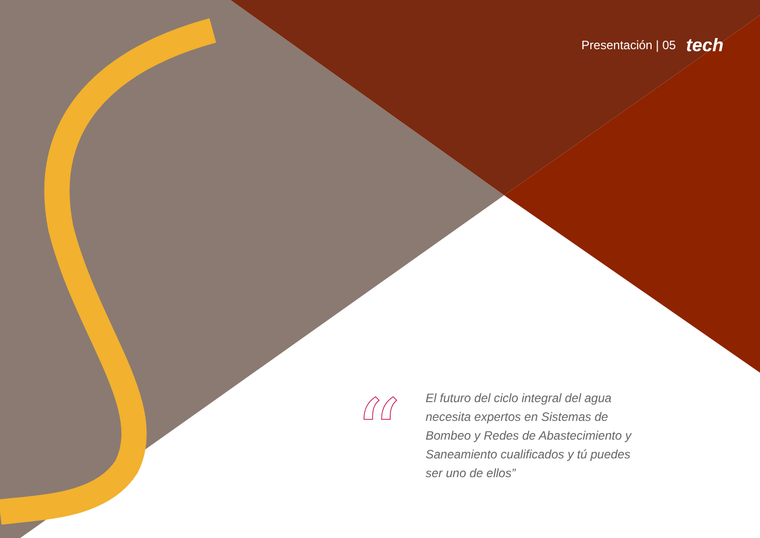Presentación | 05 tech
“
El futuro del ciclo integral del agua necesita expertos en Sistemas de Bombeo y Redes de Abastecimiento y Saneamiento cualificados y tú puedes ser uno de ellos”